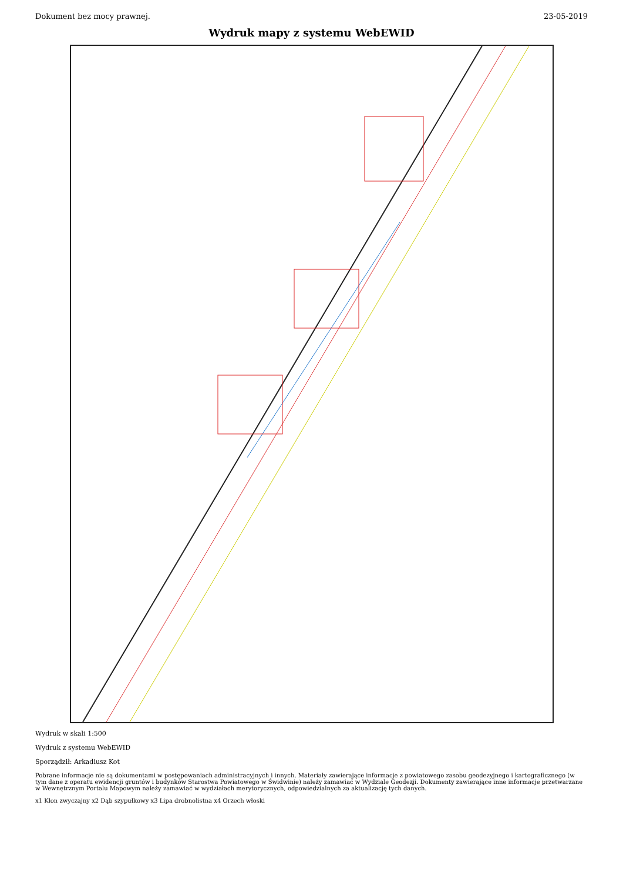Dokument bez mocy prawnej. 23-05-2019
Wydruk mapy z systemu WebEWID
Wydruk w skali 1:500
Wydruk z systemu WebEWID
Sporządził: Arkadiusz Kot
Pobrane informacje nie są dokumentami w postępowaniach administracyjnych i innych. Materiały zawierające informacje z powiatowego zasobu geodezyjnego i kartograficznego (w tym dane z operatu ewidencji gruntów i budynków Starostwa Powiatowego w Świdwinie) należy zamawiać w Wydziale Geodezji. Dokumenty zawierające inne informacje przetwarzane w Wewnętrznym Portalu Mapowym należy zamawiać w wydziałach merytorycznych, odpowiedzialnych za aktualizację tych danych.
x1 Klon zwyczajny x2 Dąb szypułkowy x3 Lipa drobnolistna x4 Orzech włoski